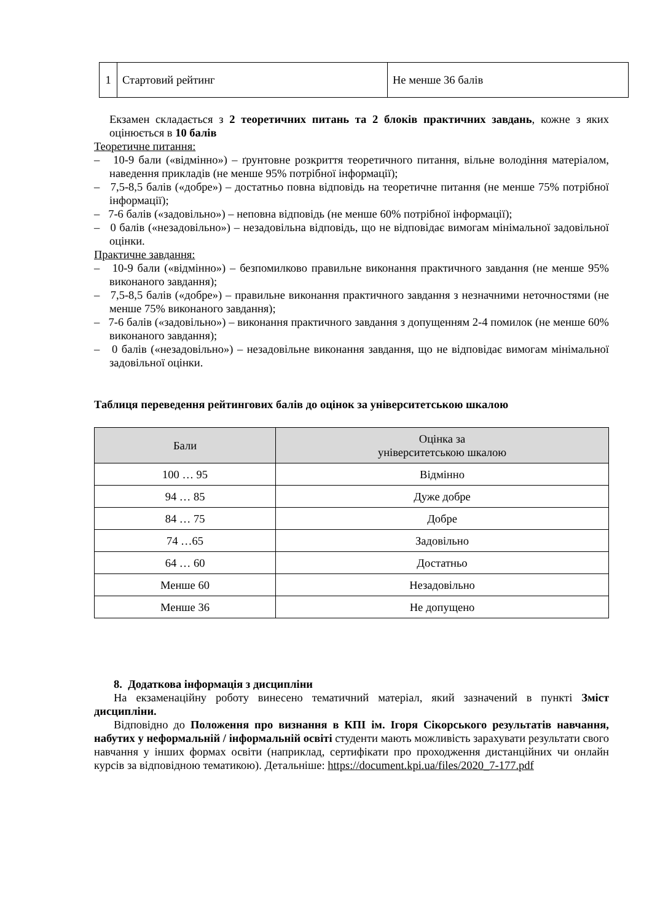| 1 | Стартовий рейтинг | Не менше 36 балів |
Екзамен складається з 2 теоретичних питань та 2 блоків практичних завдань, кожне з яких оцінюється в 10 балів
Теоретичне питання:
– 10-9 бали («відмінно») – ґрунтовне розкриття теоретичного питання, вільне володіння матеріалом, наведення прикладів (не менше 95% потрібної інформації);
– 7,5-8,5 балів («добре») – достатньо повна відповідь на теоретичне питання (не менше 75% потрібної інформації);
– 7-6 балів («задовільно») – неповна відповідь (не менше 60% потрібної інформації);
– 0 балів («незадовільно») – незадовільна відповідь, що не відповідає вимогам мінімальної задовільної оцінки.
Практичне завдання:
– 10-9 бали («відмінно») – безпомилково правильне виконання практичного завдання (не менше 95% виконаного завдання);
– 7,5-8,5 балів («добре») – правильне виконання практичного завдання з незначними неточностями (не менше 75% виконаного завдання);
– 7-6 балів («задовільно») – виконання практичного завдання з допущенням 2-4 помилок (не менше 60% виконаного завдання);
– 0 балів («незадовільно») – незадовільне виконання завдання, що не відповідає вимогам мінімальної задовільної оцінки.
Таблиця переведення рейтингових балів до оцінок за університетською шкалою
| Бали | Оцінка за університетською шкалою |
| --- | --- |
| 100 … 95 | Відмінно |
| 94 … 85 | Дуже добре |
| 84 … 75 | Добре |
| 74 …65 | Задовільно |
| 64 … 60 | Достатньо |
| Менше 60 | Незадовільно |
| Менше 36 | Не допущено |
8. Додаткова інформація з дисципліни
На екзаменаційну роботу винесено тематичний матеріал, який зазначений в пункті Зміст дисципліни.
Відповідно до Положення про визнання в КПІ ім. Ігоря Сікорського результатів навчання, набутих у неформальній / інформальній освіті студенти мають можливість зарахувати результати свого навчання у інших формах освіти (наприклад, сертифікати про проходження дистанційних чи онлайн курсів за відповідною тематикою). Детальніше: https://document.kpi.ua/files/2020_7-177.pdf